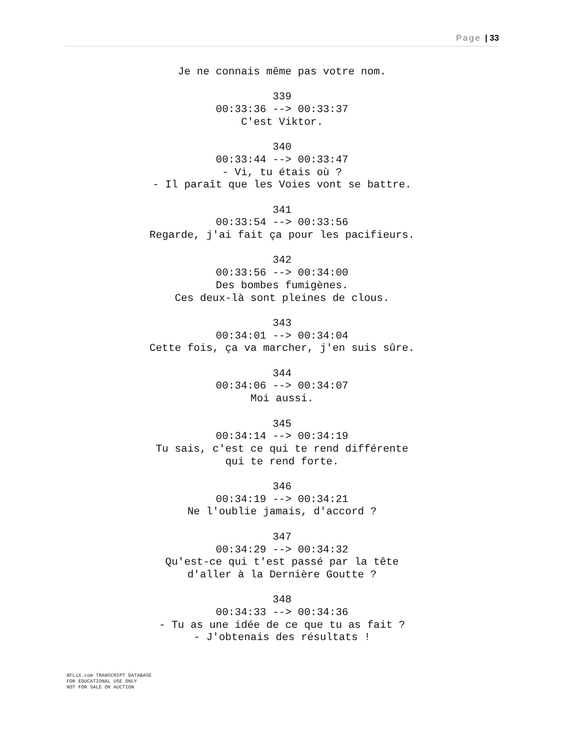Page | 33
Je ne connais même pas votre nom.
339
00:33:36 --> 00:33:37
C'est Viktor.
340
00:33:44 --> 00:33:47
- Vi, tu étais où ?
- Il paraît que les Voies vont se battre.
341
00:33:54 --> 00:33:56
Regarde, j'ai fait ça pour les pacifieurs.
342
00:33:56 --> 00:34:00
Des bombes fumigènes.
Ces deux-là sont pleines de clous.
343
00:34:01 --> 00:34:04
Cette fois, ça va marcher, j'en suis sûre.
344
00:34:06 --> 00:34:07
Moi aussi.
345
00:34:14 --> 00:34:19
Tu sais, c'est ce qui te rend différente
qui te rend forte.
346
00:34:19 --> 00:34:21
Ne l'oublie jamais, d'accord ?
347
00:34:29 --> 00:34:32
Qu'est-ce qui t'est passé par la tête
d'aller à la Dernière Goutte ?
348
00:34:33 --> 00:34:36
- Tu as une idée de ce que tu as fait ?
- J'obtenais des résultats !
8FLiX.com TRANSCRIPT DATABASE
FOR EDUCATIONAL USE ONLY
NOT FOR SALE OR AUCTION